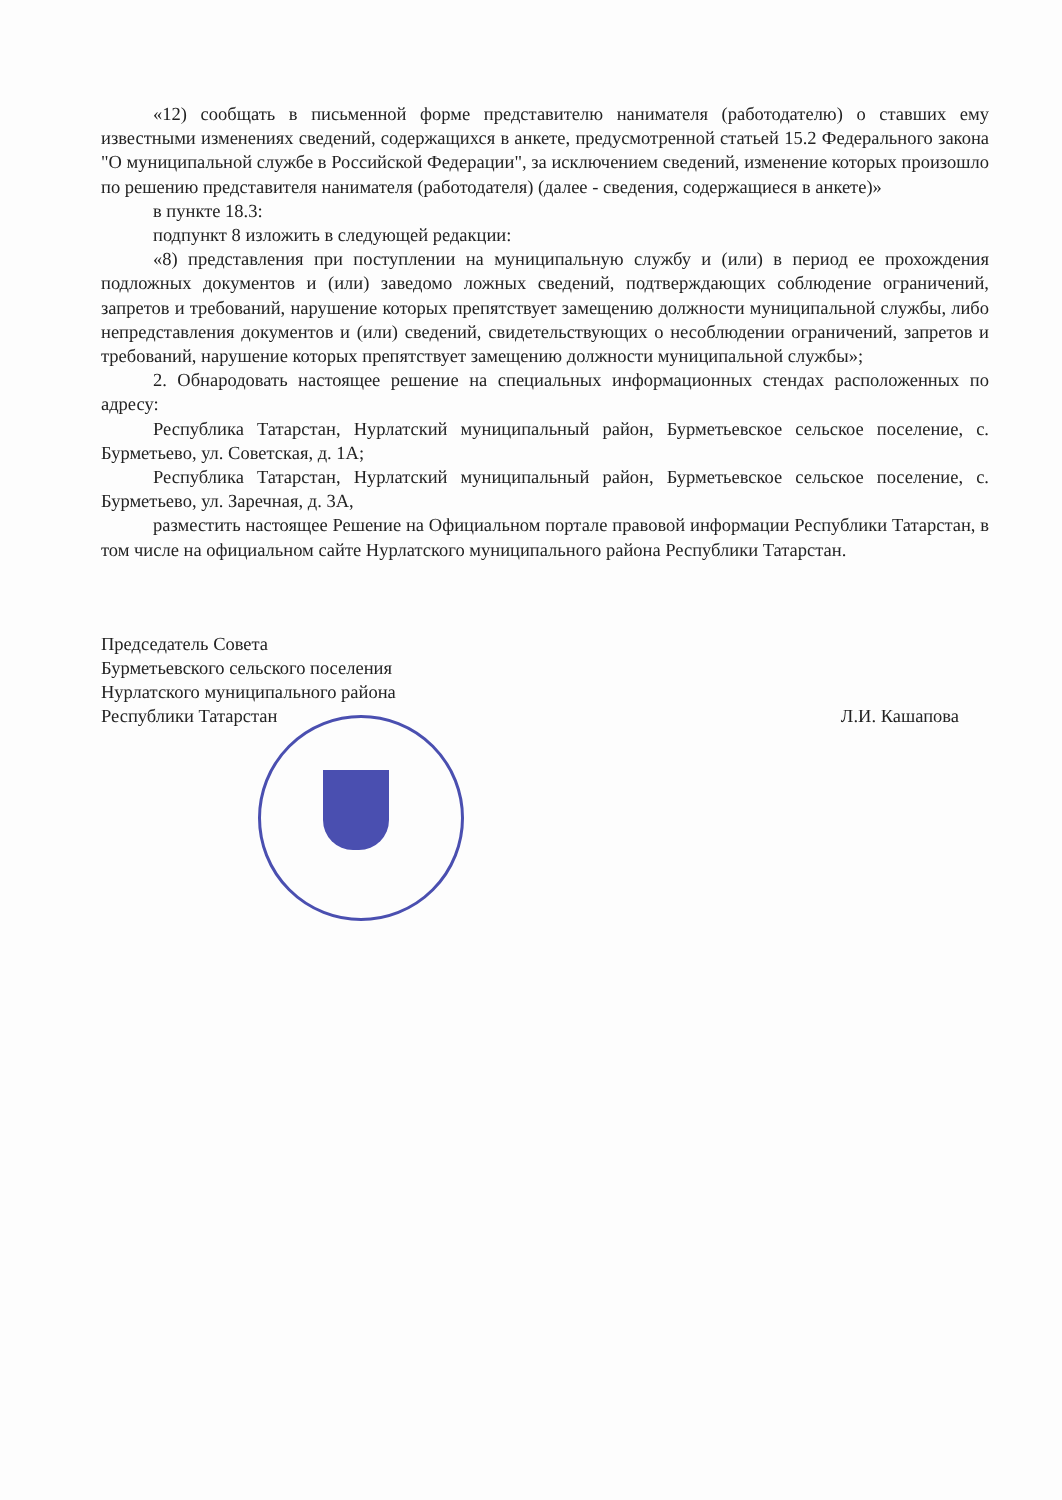«12) сообщать в письменной форме представителю нанимателя (работодателю) о ставших ему известными изменениях сведений, содержащихся в анкете, предусмотренной статьей 15.2 Федерального закона "О муниципальной службе в Российской Федерации", за исключением сведений, изменение которых произошло по решению представителя нанимателя (работодателя) (далее - сведения, содержащиеся в анкете)»
в пункте 18.3:
подпункт 8 изложить в следующей редакции:
«8) представления при поступлении на муниципальную службу и (или) в период ее прохождения подложных документов и (или) заведомо ложных сведений, подтверждающих соблюдение ограничений, запретов и требований, нарушение которых препятствует замещению должности муниципальной службы, либо непредставления документов и (или) сведений, свидетельствующих о несоблюдении ограничений, запретов и требований, нарушение которых препятствует замещению должности муниципальной службы»;
2. Обнародовать настоящее решение на специальных информационных стендах расположенных по адресу:
Республика Татарстан, Нурлатский муниципальный район, Бурметьевское сельское поселение, с. Бурметьево, ул. Советская, д. 1А;
Республика Татарстан, Нурлатский муниципальный район, Бурметьевское сельское поселение, с. Бурметьево, ул. Заречная, д. 3А,
разместить настоящее Решение на Официальном портале правовой информации Республики Татарстан, в том числе на официальном сайте Нурлатского муниципального района Республики Татарстан.
Председатель Совета
Бурметьевского сельского поселения
Нурлатского муниципального района
Республики Татарстан
Л.И. Кашапова